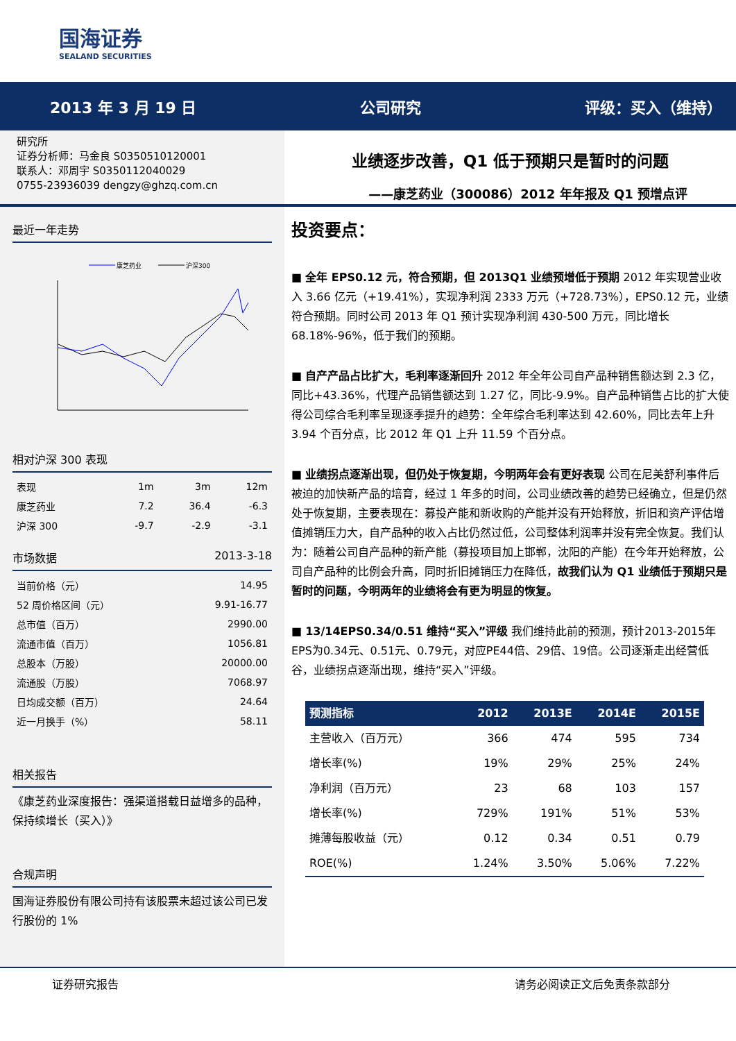国海证券
SEALAND SECURITIES
2013 年 3 月 19 日 公司研究 评级：买入（维持）
研究所
证券分析师：马金良 S0350510120001
联系人：邓周宇 S0350112040029
0755-23936039 dengzy@ghzq.com.cn
业绩逐步改善，Q1 低于预期只是暂时的问题
——康芝药业（300086）2012 年年报及 Q1 预增点评
最近一年走势
康芝药业
沪深300
相对沪深 300 表现
| 表现 | 1m | 3m | 12m |
| 康芝药业 | 7.2 | 36.4 | -6.3 |
| 沪深 300 | -9.7 | -2.9 | -3.1 |
市场数据 2013-3-18
| 当前价格（元） | 14.95 |
| 52 周价格区间（元） | 9.91-16.77 |
| 总市值（百万） | 2990.00 |
| 流通市值（百万） | 1056.81 |
| 总股本（万股） | 20000.00 |
| 流通股（万股） | 7068.97 |
| 日均成交额（百万） | 24.64 |
| 近一月换手（%） | 58.11 |
相关报告
《康芝药业深度报告：强渠道搭载日益增多的品种，保持续增长（买入）》
合规声明
国海证券股份有限公司持有该股票未超过该公司已发行股份的 1%
投资要点：
■ 全年 EPS0.12 元，符合预期，但 2013Q1 业绩预增低于预期 2012 年实现营业收入 3.66 亿元（+19.41%），实现净利润 2333 万元（+728.73%），EPS0.12 元，业绩符合预期。同时公司 2013 年 Q1 预计实现净利润 430-500 万元，同比增长 68.18%-96%，低于我们的预期。
■ 自产产品占比扩大，毛利率逐渐回升 2012 年全年公司自产品种销售额达到 2.3 亿，同比+43.36%，代理产品销售额达到 1.27 亿，同比-9.9%。自产品种销售占比的扩大使得公司综合毛利率呈现逐季提升的趋势：全年综合毛利率达到 42.60%，同比去年上升 3.94 个百分点，比 2012 年 Q1 上升 11.59 个百分点。
■ 业绩拐点逐渐出现，但仍处于恢复期，今明两年会有更好表现 公司在尼美舒利事件后被迫的加快新产品的培育，经过 1 年多的时间，公司业绩改善的趋势已经确立，但是仍然处于恢复期，主要表现在：募投产能和新收购的产能并没有开始释放，折旧和资产评估增值摊销压力大，自产品种的收入占比仍然过低，公司整体利润率并没有完全恢复。我们认为：随着公司自产品种的新产能（募投项目加上邯郸，沈阳的产能）在今年开始释放，公司自产品种的比例会升高，同时折旧摊销压力在降低，故我们认为 Q1 业绩低于预期只是暂时的问题，今明两年的业绩将会有更为明显的恢复。
■ 13/14EPS0.34/0.51 维持“买入”评级 我们维持此前的预测，预计2013-2015年EPS为0.34元、0.51元、0.79元，对应PE44倍、29倍、19倍。公司逐渐走出经营低谷，业绩拐点逐渐出现，维持“买入”评级。
| 预测指标 | 2012 | 2013E | 2014E | 2015E |
| --- | --- | --- | --- | --- |
| 主营收入（百万元） | 366 | 474 | 595 | 734 |
| 增长率(%) | 19% | 29% | 25% | 24% |
| 净利润（百万元） | 23 | 68 | 103 | 157 |
| 增长率(%) | 729% | 191% | 51% | 53% |
| 摊薄每股收益（元） | 0.12 | 0.34 | 0.51 | 0.79 |
| ROE(%) | 1.24% | 3.50% | 5.06% | 7.22% |
证券研究报告 请务必阅读正文后免责条款部分